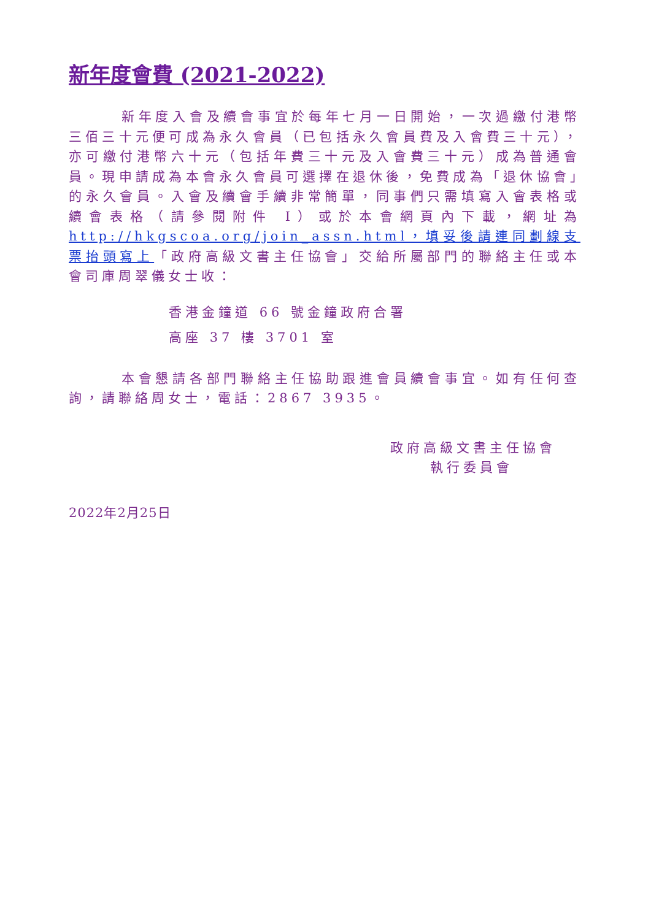新年度會費 (2021-2022)
新年度入會及續會事宜於每年七月一日開始，一次過繳付港幣三佰三十元便可成為永久會員（已包括永久會員費及入會費三十元），亦可繳付港幣六十元（包括年費三十元及入會費三十元）成為普通會員。現申請成為本會永久會員可選擇在退休後，免費成為「退休協會」的永久會員。入會及續會手續非常簡單，同事們只需填寫入會表格或續會表格（請參閱附件 I）或於本會網頁內下載，網址為 http://hkgscoa.org/join_assn.html，填妥後請連同劃線支票抬頭寫上「政府高級文書主任協會」交給所屬部門的聯絡主任或本會司庫周翠儀女士收：
香港金鐘道 66 號金鐘政府合署
高座 37 樓 3701 室
本會懇請各部門聯絡主任協助跟進會員續會事宜。如有任何查詢，請聯絡周女士，電話：2867 3935。
政府高級文書主任協會
執行委員會
2022年2月25日